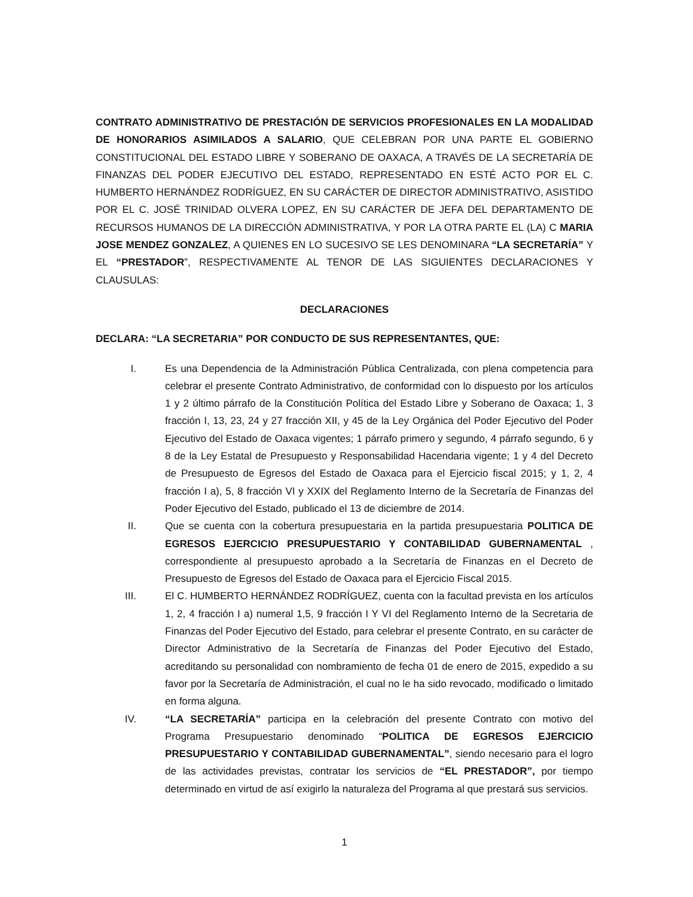CONTRATO ADMINISTRATIVO DE PRESTACIÓN DE SERVICIOS PROFESIONALES EN LA MODALIDAD DE HONORARIOS ASIMILADOS A SALARIO, QUE CELEBRAN POR UNA PARTE EL GOBIERNO CONSTITUCIONAL DEL ESTADO LIBRE Y SOBERANO DE OAXACA, A TRAVÉS DE LA SECRETARÍA DE FINANZAS DEL PODER EJECUTIVO DEL ESTADO, REPRESENTADO EN ESTÉ ACTO POR EL C. HUMBERTO HERNÁNDEZ RODRÍGUEZ, EN SU CARÁCTER DE DIRECTOR ADMINISTRATIVO, ASISTIDO POR EL C. JOSÉ TRINIDAD OLVERA LOPEZ, EN SU CARÁCTER DE JEFA DEL DEPARTAMENTO DE RECURSOS HUMANOS DE LA DIRECCIÓN ADMINISTRATIVA, Y POR LA OTRA PARTE EL (LA) C MARIA JOSE MENDEZ GONZALEZ, A QUIENES EN LO SUCESIVO SE LES DENOMINARA “LA SECRETARÍA” Y EL “PRESTADOR”, RESPECTIVAMENTE AL TENOR DE LAS SIGUIENTES DECLARACIONES Y CLAUSULAS:
DECLARACIONES
DECLARA: “LA SECRETARIA” POR CONDUCTO DE SUS REPRESENTANTES, QUE:
I. Es una Dependencia de la Administración Pública Centralizada, con plena competencia para celebrar el presente Contrato Administrativo, de conformidad con lo dispuesto por los artículos 1 y 2 último párrafo de la Constitución Política del Estado Libre y Soberano de Oaxaca; 1, 3 fracción I, 13, 23, 24 y 27 fracción XII, y 45 de la Ley Orgánica del Poder Ejecutivo del Poder Ejecutivo del Estado de Oaxaca vigentes; 1 párrafo primero y segundo, 4 párrafo segundo, 6 y 8 de la Ley Estatal de Presupuesto y Responsabilidad Hacendaria vigente; 1 y 4 del Decreto de Presupuesto de Egresos del Estado de Oaxaca para el Ejercicio fiscal 2015; y 1, 2, 4 fracción I a), 5, 8 fracción VI y XXIX del Reglamento Interno de la Secretaría de Finanzas del Poder Ejecutivo del Estado, publicado el 13 de diciembre de 2014.
II. Que se cuenta con la cobertura presupuestaria en la partida presupuestaria POLITICA DE EGRESOS EJERCICIO PRESUPUESTARIO Y CONTABILIDAD GUBERNAMENTAL , correspondiente al presupuesto aprobado a la Secretaría de Finanzas en el Decreto de Presupuesto de Egresos del Estado de Oaxaca para el Ejercicio Fiscal 2015.
III. El C. HUMBERTO HERNÁNDEZ RODRÍGUEZ, cuenta con la facultad prevista en los artículos 1, 2, 4 fracción I a) numeral 1,5, 9 fracción I Y VI del Reglamento Interno de la Secretaria de Finanzas del Poder Ejecutivo del Estado, para celebrar el presente Contrato, en su carácter de Director Administrativo de la Secretaría de Finanzas del Poder Ejecutivo del Estado, acreditando su personalidad con nombramiento de fecha 01 de enero de 2015, expedido a su favor por la Secretaría de Administración, el cual no le ha sido revocado, modificado o limitado en forma alguna.
IV. “LA SECRETARÍA” participa en la celebración del presente Contrato con motivo del Programa Presupuestario denominado “POLITICA DE EGRESOS EJERCICIO PRESUPUESTARIO Y CONTABILIDAD GUBERNAMENTAL”, siendo necesario para el logro de las actividades previstas, contratar los servicios de “EL PRESTADOR”, por tiempo determinado en virtud de así exigirlo la naturaleza del Programa al que prestará sus servicios.
1